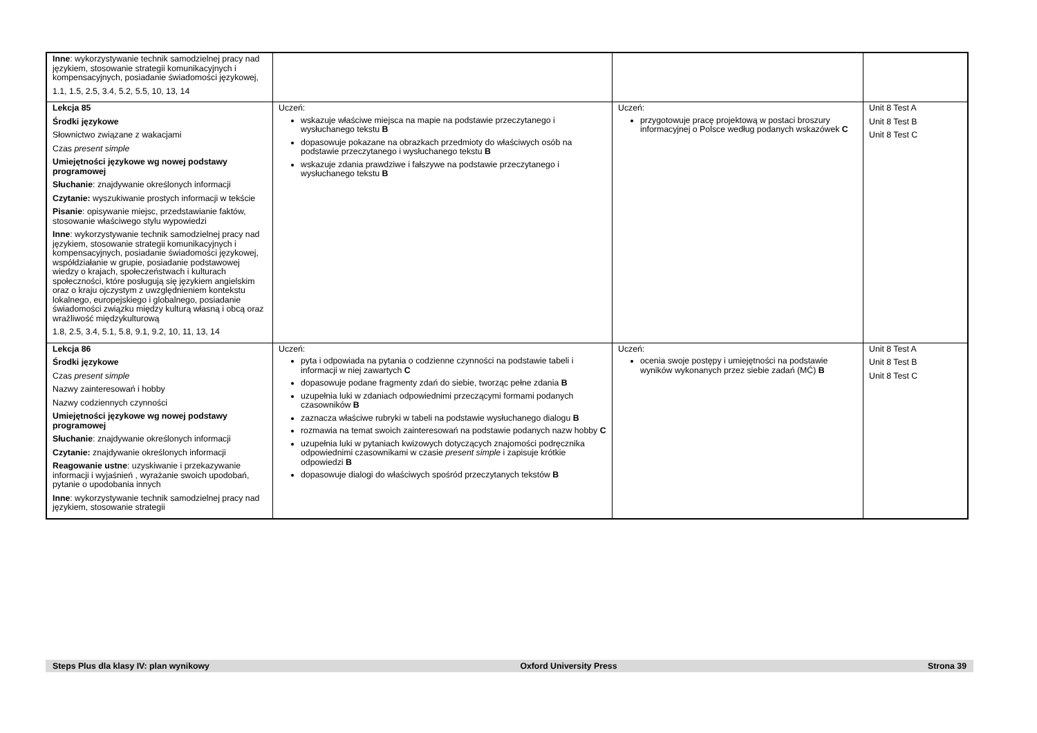| Inne : wykorzystywanie technik samodzielnej pracy nad językiem, stosowanie strategii komunikacyjnych i kompensacyjnych, posiadanie świadomości językowej, 1.1, 1.5, 2.5, 3.4, 5.2, 5.5, 10, 13, 14 | | | |
| Lekcja 85 Środki językowe Słownictwo związane z wakacjami Czas present simple Umiejętności językowe wg nowej podstawy programowej Słuchanie : znajdywanie określonych informacji Czytanie: wyszukiwanie prostych informacji w tekście Pisanie : opisywanie miejsc, przedstawianie faktów, stosowanie właściwego stylu wypowiedzi Inne : wykorzystywanie technik samodzielnej pracy nad językiem, stosowanie strategii komunikacyjnych i kompensacyjnych, posiadanie świadomości językowej, współdziałanie w grupie, posiadanie podstawowej wiedzy o krajach, społeczeństwach i kulturach społeczności, które posługują się językiem angielskim oraz o kraju ojczystym z uwzględnieniem kontekstu lokalnego, europejskiego i globalnego, posiadanie świadomości związku między kulturą własną i obcą oraz wrażliwość międzykulturową 1.8, 2.5, 3.4, 5.1, 5.8, 9.1, 9.2, 10, 11, 13, 14 | Uczeń: wskazuje właściwe miejsca na mapie na podstawie przeczytanego i wysłuchanego tekstu B dopasowuje pokazane na obrazkach przedmioty do właściwych osób na podstawie przeczytanego i wysłuchanego tekstu B wskazuje zdania prawdziwe i fałszywe na podstawie przeczytanego i wysłuchanego tekstu B | Uczeń: przygotowuje pracę projektową w postaci broszury informacyjnej o Polsce według podanych wskazówek C | Unit 8 Test A Unit 8 Test B Unit 8 Test C |
| Lekcja 86 Środki językowe Czas present simple Nazwy zainteresowań i hobby Nazwy codziennych czynności Umiejętności językowe wg nowej podstawy programowej Słuchanie : znajdywanie określonych informacji Czytanie: znajdywanie określonych informacji Reagowanie ustne : uzyskiwanie i przekazywanie informacji i wyjaśnień , wyrażanie swoich upodobań, pytanie o upodobania innych Inne : wykorzystywanie technik samodzielnej pracy nad językiem, stosowanie strategii | Uczeń: pyta i odpowiada na pytania o codzienne czynności na podstawie tabeli i informacji w niej zawartych C dopasowuje podane fragmenty zdań do siebie, tworząc pełne zdania B uzupełnia luki w zdaniach odpowiednimi przeczącymi formami podanych czasowników B zaznacza właściwe rubryki w tabeli na podstawie wysłuchanego dialogu B rozmawia na temat swoich zainteresowań na podstawie podanych nazw hobby C uzupełnia luki w pytaniach kwizowych dotyczących znajomości podręcznika odpowiednimi czasownikami w czasie present simple i zapisuje krótkie odpowiedzi B dopasowuje dialogi do właściwych spośród przeczytanych tekstów B | Uczeń: ocenia swoje postępy i umiejętności na podstawie wyników wykonanych przez siebie zadań (MĆ) B | Unit 8 Test A Unit 8 Test B Unit 8 Test C |
Steps Plus dla klasy IV: plan wynikowy Oxford University Press Strona 39